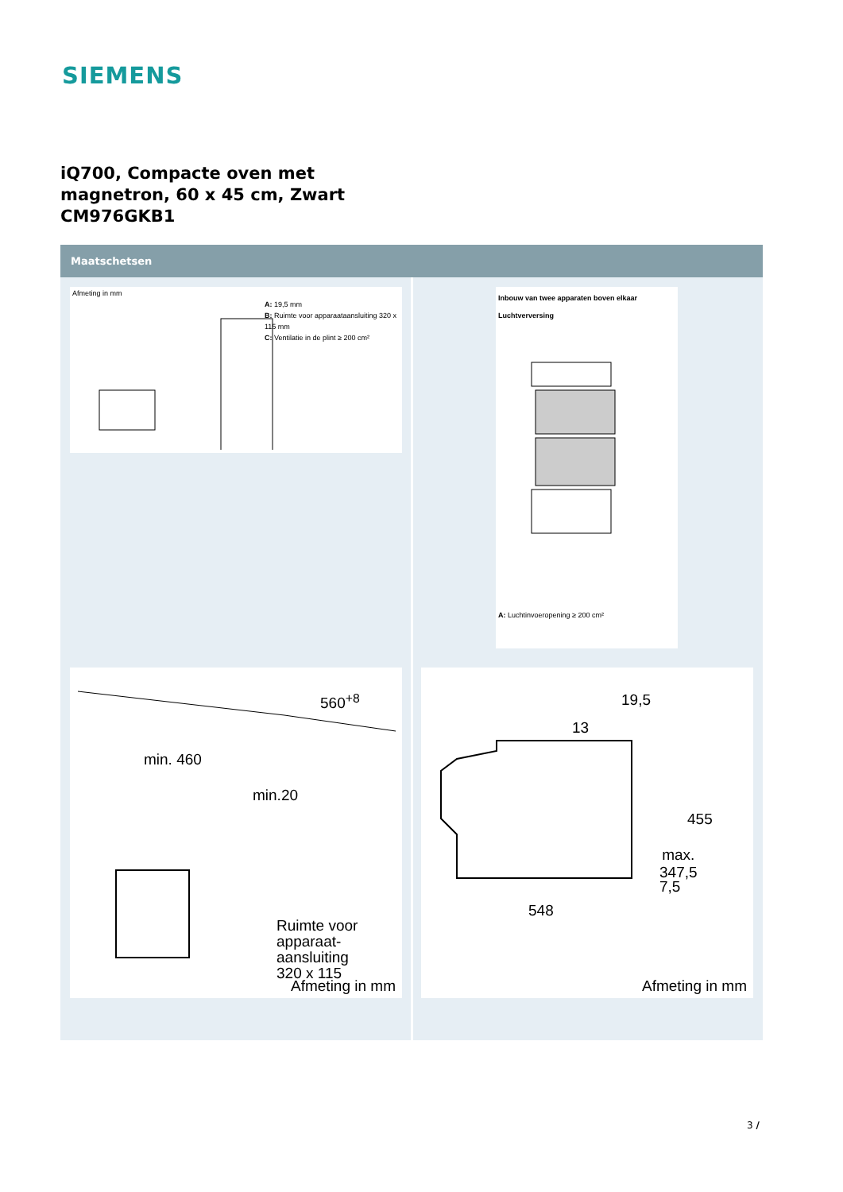SIEMENS
iQ700, Compacte oven met
magnetron, 60 x 45 cm, Zwart
CM976GKB1
Maatschetsen
Afmeting in mm
A: 19,5 mm
B: Ruimte voor apparaataansluiting 320 x 115 mm
C: Ventilatie in de plint ≥ 200 cm²
Inbouw van twee apparaten boven elkaar
Luchtverversing
A: Luchtinvoeropening ≥ 200 cm²
min. 460
560<sup>+8</sup>
min.20
Ruimte voor
apparaat-
aansluiting
320 x 115
Afmeting in mm
19,5
13
455
max.
347,5
7,5
548
Afmeting in mm
3 /